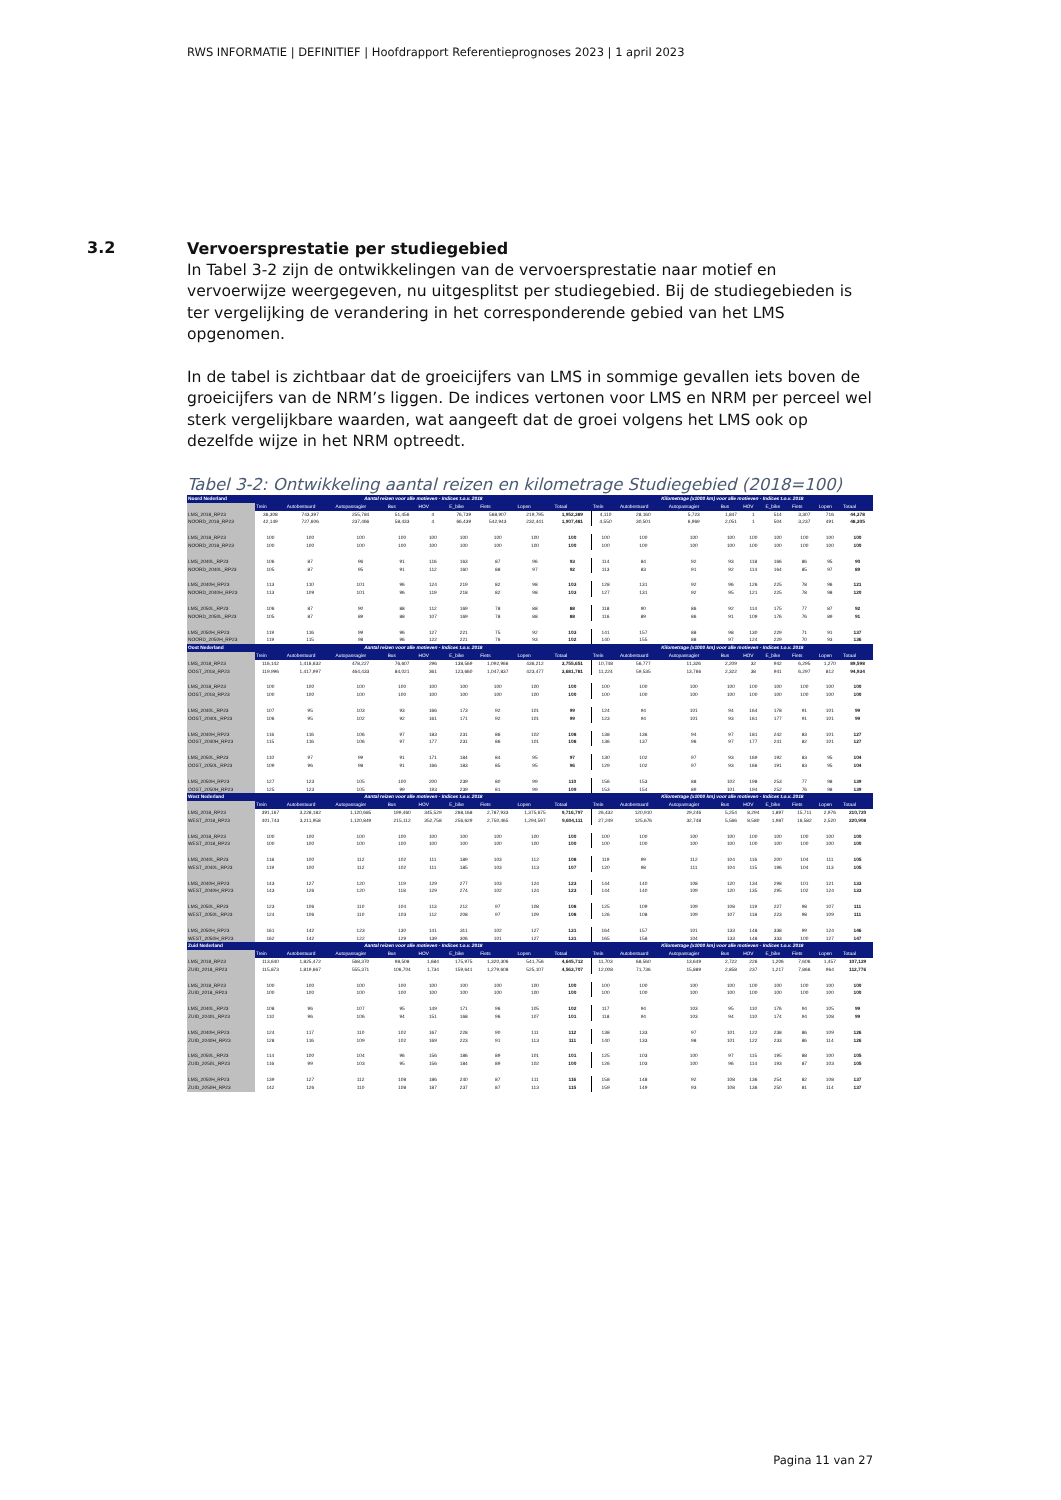RWS INFORMATIE | DEFINITIEF | Hoofdrapport Referentieprognoses 2023 | 1 april 2023
3.2
Vervoersprestatie per studiegebied
In Tabel 3-2 zijn de ontwikkelingen van de vervoersprestatie naar motief en vervoerwijze weergegeven, nu uitgesplitst per studiegebied. Bij de studiegebieden is ter vergelijking de verandering in het corresponderende gebied van het LMS opgenomen.
In de tabel is zichtbaar dat de groeicijfers van LMS in sommige gevallen iets boven de groeicijfers van de NRM’s liggen. De indices vertonen voor LMS en NRM per perceel wel sterk vergelijkbare waarden, wat aangeeft dat de groei volgens het LMS ook op dezelfde wijze in het NRM optreedt.
Tabel 3-2: Ontwikkeling aantal reizen en kilometrage Studiegebied (2018=100)
| Noord Nederland | Aantal reizen voor alle motieven - Indices t.o.v. 2018 | | | | | | | | | Kilometrage (x1000 km) voor alle motieven - Indices t.o.v. 2018 | | | | | | | | |
| --- | --- | --- | --- | --- | --- | --- | --- | --- | --- | --- | --- | --- | --- | --- | --- | --- | --- | --- |
| | Trein | Autobestuurd | Autopassagier | Bus | HOV | E_bike | Fiets | Lopen | Totaal | Trein | Autobestuurd | Autopassagier | Bus | HOV | E_bike | Fiets | Lopen | Totaal |
| LMS_2018_RP23 | 36,308 | 743,397 | 255,784 | 51,456 | 4 | 76,739 | 568,907 | 219,795 | 1,952,389 | 4,110 | 28,160 | 5,723 | 1,847 | 1 | 514 | 3,307 | 716 | 44,378 |
| NOORD_2018_RP23 | 42,149 | 727,606 | 237,466 | 58,433 | 4 | 66,439 | 542,943 | 232,441 | 1,907,481 | 4,550 | 30,501 | 6,969 | 2,051 | 1 | 504 | 3,237 | 491 | 48,305 |
| LMS_2018_RP23 | 100 | 100 | 100 | 100 | 100 | 100 | 100 | 100 | 100 | 100 | 100 | 100 | 100 | 100 | 100 | 100 | 100 | 100 |
| NOORD_2018_RP23 | 100 | 100 | 100 | 100 | 100 | 100 | 100 | 100 | 100 | 100 | 100 | 100 | 100 | 100 | 100 | 100 | 100 | 100 |
| LMS_2040L_RP23 | 106 | 87 | 96 | 91 | 116 | 163 | 87 | 96 | 93 | 114 | 84 | 92 | 93 | 118 | 166 | 86 | 95 | 90 |
| NOORD_2040L_RP23 | 105 | 87 | 95 | 91 | 112 | 160 | 88 | 97 | 92 | 113 | 83 | 91 | 92 | 114 | 164 | 85 | 97 | 89 |
| LMS_2040H_RP23 | 113 | 110 | 101 | 96 | 124 | 219 | 82 | 98 | 103 | 128 | 131 | 92 | 96 | 126 | 225 | 78 | 96 | 121 |
| NOORD_2040H_RP23 | 113 | 109 | 101 | 96 | 119 | 218 | 82 | 98 | 103 | 127 | 131 | 92 | 95 | 121 | 225 | 78 | 98 | 120 |
| LMS_2050L_RP23 | 106 | 87 | 90 | 88 | 112 | 169 | 78 | 88 | 88 | 118 | 90 | 86 | 92 | 114 | 175 | 77 | 87 | 92 |
| NOORD_2050L_RP23 | 105 | 87 | 89 | 88 | 107 | 169 | 78 | 88 | 88 | 116 | 89 | 86 | 91 | 109 | 176 | 76 | 89 | 91 |
| LMS_2050H_RP23 | 119 | 116 | 99 | 96 | 127 | 221 | 75 | 92 | 103 | 141 | 157 | 88 | 98 | 130 | 229 | 71 | 91 | 137 |
| NOORD_2050H_RP23 | 119 | 115 | 98 | 96 | 122 | 221 | 76 | 93 | 102 | 140 | 155 | 88 | 97 | 124 | 229 | 70 | 93 | 136 |
| Oost Nederland | Aantal reizen voor alle motieven - Indices t.o.v. 2018 | | | | | | | | | Kilometrage (x1000 km) voor alle motieven - Indices t.o.v. 2018 | | | | | | | | |
| | Trein | Autobestuurd | Autopassagier | Bus | HOV | E_bike | Fiets | Lopen | Totaal | Trein | Autobestuurd | Autopassagier | Bus | HOV | E_bike | Fiets | Lopen | Totaal |
| LMS_2018_RP23 | 116,142 | 1,416,632 | 478,227 | 76,607 | 296 | 138,569 | 1,092,966 | 436,212 | 3,755,651 | 10,748 | 56,777 | 11,326 | 2,209 | 32 | 942 | 6,295 | 1,270 | 89,598 |
| OOST_2018_RP23 | 119,996 | 1,417,997 | 464,433 | 84,021 | 361 | 123,660 | 1,047,837 | 423,477 | 3,681,781 | 11,224 | 59,535 | 13,766 | 2,322 | 38 | 941 | 6,297 | 812 | 94,934 |
| LMS_2018_RP23 | 100 | 100 | 100 | 100 | 100 | 100 | 100 | 100 | 100 | 100 | 100 | 100 | 100 | 100 | 100 | 100 | 100 | 100 |
| OOST_2018_RP23 | 100 | 100 | 100 | 100 | 100 | 100 | 100 | 100 | 100 | 100 | 100 | 100 | 100 | 100 | 100 | 100 | 100 | 100 |
| LMS_2040L_RP23 | 107 | 95 | 103 | 93 | 166 | 173 | 92 | 101 | 99 | 124 | 94 | 101 | 94 | 164 | 178 | 91 | 101 | 99 |
| OOST_2040L_RP23 | 106 | 95 | 102 | 92 | 161 | 171 | 92 | 101 | 99 | 123 | 94 | 101 | 93 | 161 | 177 | 91 | 101 | 99 |
| LMS_2040H_RP23 | 116 | 116 | 106 | 97 | 183 | 231 | 86 | 102 | 108 | 138 | 136 | 94 | 97 | 181 | 242 | 83 | 101 | 127 |
| OOST_2040H_RP23 | 115 | 116 | 106 | 97 | 177 | 231 | 86 | 101 | 108 | 136 | 137 | 96 | 97 | 177 | 241 | 82 | 101 | 127 |
| LMS_2050L_RP23 | 110 | 97 | 99 | 91 | 171 | 184 | 84 | 95 | 97 | 130 | 102 | 97 | 93 | 169 | 192 | 83 | 95 | 104 |
| OOST_2050L_RP23 | 109 | 96 | 98 | 91 | 166 | 183 | 85 | 95 | 96 | 129 | 102 | 97 | 93 | 166 | 191 | 83 | 95 | 104 |
| LMS_2050H_RP23 | 127 | 123 | 105 | 100 | 200 | 239 | 80 | 99 | 110 | 156 | 153 | 88 | 102 | 198 | 253 | 77 | 98 | 139 |
| OOST_2050H_RP23 | 125 | 123 | 105 | 99 | 193 | 239 | 81 | 99 | 109 | 153 | 154 | 89 | 101 | 194 | 252 | 76 | 98 | 139 |
| West Nederland | Aantal reizen voor alle motieven - Indices t.o.v. 2018 | | | | | | | | | Kilometrage (x1000 km) voor alle motieven - Indices t.o.v. 2018 | | | | | | | | |
| | Trein | Autobestuurd | Autopassagier | Bus | HOV | E_bike | Fiets | Lopen | Totaal | Trein | Autobestuurd | Autopassagier | Bus | HOV | E_bike | Fiets | Lopen | Totaal |
| LMS_2018_RP23 | 391,167 | 3,228,182 | 1,120,685 | 199,460 | 345,529 | 268,168 | 2,787,933 | 1,375,675 | 9,716,797 | 26,432 | 120,910 | 29,246 | 5,254 | 8,294 | 1,897 | 15,711 | 2,976 | 210,720 |
| WEST_2018_RP23 | 401,743 | 3,211,958 | 1,120,849 | 215,112 | 352,758 | 256,629 | 2,750,465 | 1,294,597 | 9,604,111 | 27,249 | 125,676 | 32,748 | 5,566 | 8,580 | 1,987 | 16,582 | 2,520 | 220,908 |
| LMS_2018_RP23 | 100 | 100 | 100 | 100 | 100 | 100 | 100 | 100 | 100 | 100 | 100 | 100 | 100 | 100 | 100 | 100 | 100 | 100 |
| WEST_2018_RP23 | 100 | 100 | 100 | 100 | 100 | 100 | 100 | 100 | 100 | 100 | 100 | 100 | 100 | 100 | 100 | 100 | 100 | 100 |
| LMS_2040L_RP23 | 118 | 100 | 112 | 102 | 111 | 189 | 103 | 112 | 108 | 119 | 99 | 112 | 104 | 116 | 200 | 104 | 111 | 105 |
| WEST_2040L_RP23 | 119 | 100 | 112 | 102 | 111 | 185 | 103 | 113 | 107 | 120 | 98 | 111 | 104 | 115 | 196 | 104 | 113 | 105 |
| LMS_2040H_RP23 | 143 | 127 | 120 | 119 | 129 | 277 | 103 | 124 | 123 | 144 | 140 | 108 | 120 | 134 | 298 | 101 | 121 | 133 |
| WEST_2040H_RP23 | 143 | 126 | 120 | 118 | 129 | 274 | 102 | 124 | 123 | 144 | 140 | 109 | 120 | 135 | 295 | 102 | 124 | 133 |
| LMS_2050L_RP23 | 123 | 106 | 110 | 104 | 113 | 212 | 97 | 108 | 108 | 125 | 109 | 109 | 108 | 119 | 227 | 98 | 107 | 111 |
| WEST_2050L_RP23 | 124 | 106 | 110 | 103 | 112 | 208 | 97 | 109 | 108 | 126 | 108 | 109 | 107 | 118 | 223 | 98 | 109 | 111 |
| LMS_2050H_RP23 | 161 | 142 | 123 | 130 | 141 | 311 | 102 | 127 | 131 | 164 | 157 | 101 | 133 | 148 | 338 | 99 | 124 | 146 |
| WEST_2050H_RP23 | 162 | 142 | 122 | 129 | 139 | 306 | 101 | 127 | 131 | 165 | 158 | 104 | 133 | 148 | 333 | 100 | 127 | 147 |
| Zuid Nederland | Aantal reizen voor alle motieven - Indices t.o.v. 2018 | | | | | | | | | Kilometrage (x1000 km) voor alle motieven - Indices t.o.v. 2018 | | | | | | | | |
| | Trein | Autobestuurd | Autopassagier | Bus | HOV | E_bike | Fiets | Lopen | Totaal | Trein | Autobestuurd | Autopassagier | Bus | HOV | E_bike | Fiets | Lopen | Totaal |
| LMS_2018_RP23 | 113,640 | 1,825,472 | 568,370 | 98,508 | 1,684 | 175,975 | 1,320,306 | 541,756 | 4,645,712 | 11,703 | 68,560 | 13,649 | 2,722 | 226 | 1,206 | 7,606 | 1,457 | 107,129 |
| ZUID_2018_RP23 | 115,873 | 1,819,667 | 555,371 | 106,704 | 1,734 | 159,641 | 1,279,608 | 525,107 | 4,563,707 | 12,008 | 71,736 | 15,889 | 2,858 | 237 | 1,217 | 7,866 | 964 | 112,776 |
| LMS_2018_RP23 | 100 | 100 | 100 | 100 | 100 | 100 | 100 | 100 | 100 | 100 | 100 | 100 | 100 | 100 | 100 | 100 | 100 | 100 |
| ZUID_2018_RP23 | 100 | 100 | 100 | 100 | 100 | 100 | 100 | 100 | 100 | 100 | 100 | 100 | 100 | 100 | 100 | 100 | 100 | 100 |
| LMS_2040L_RP23 | 108 | 96 | 107 | 95 | 149 | 171 | 96 | 105 | 102 | 117 | 94 | 103 | 95 | 110 | 176 | 94 | 105 | 99 |
| ZUID_2040L_RP23 | 110 | 96 | 106 | 94 | 151 | 168 | 96 | 107 | 101 | 118 | 94 | 103 | 94 | 110 | 174 | 94 | 108 | 99 |
| LMS_2040H_RP23 | 124 | 117 | 110 | 102 | 167 | 228 | 90 | 111 | 112 | 138 | 133 | 97 | 101 | 122 | 238 | 86 | 109 | 126 |
| ZUID_2040H_RP23 | 128 | 116 | 109 | 102 | 169 | 223 | 91 | 113 | 111 | 140 | 133 | 98 | 101 | 122 | 233 | 86 | 114 | 126 |
| LMS_2050L_RP23 | 114 | 100 | 104 | 96 | 156 | 186 | 89 | 101 | 101 | 125 | 103 | 100 | 97 | 115 | 195 | 88 | 100 | 105 |
| ZUID_2050L_RP23 | 116 | 99 | 103 | 95 | 156 | 184 | 89 | 102 | 100 | 126 | 103 | 100 | 96 | 114 | 193 | 87 | 103 | 105 |
| LMS_2050H_RP23 | 139 | 127 | 112 | 108 | 186 | 240 | 87 | 111 | 116 | 158 | 148 | 92 | 108 | 136 | 254 | 82 | 108 | 137 |
| ZUID_2050H_RP23 | 142 | 126 | 110 | 108 | 187 | 237 | 87 | 113 | 115 | 159 | 149 | 93 | 108 | 136 | 250 | 81 | 114 | 137 |
Pagina 11 van 27